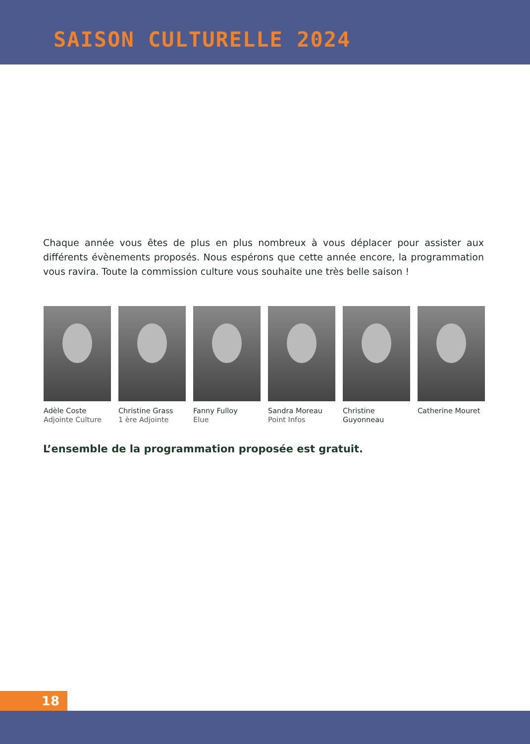SAISON CULTURELLE 2024
Chaque année vous êtes de plus en plus nombreux à vous déplacer pour assister aux différents évènements proposés. Nous espérons que cette année encore, la programmation vous ravira. Toute la commission culture vous souhaite une très belle saison !
Adèle Coste
Adjointe Culture
Christine Grass
1 ère Adjointe
Fanny Fulloy
Elue
Sandra Moreau
Point Infos
Christine Guyonneau
Catherine Mouret
L’ensemble de la programmation proposée est gratuit.
18